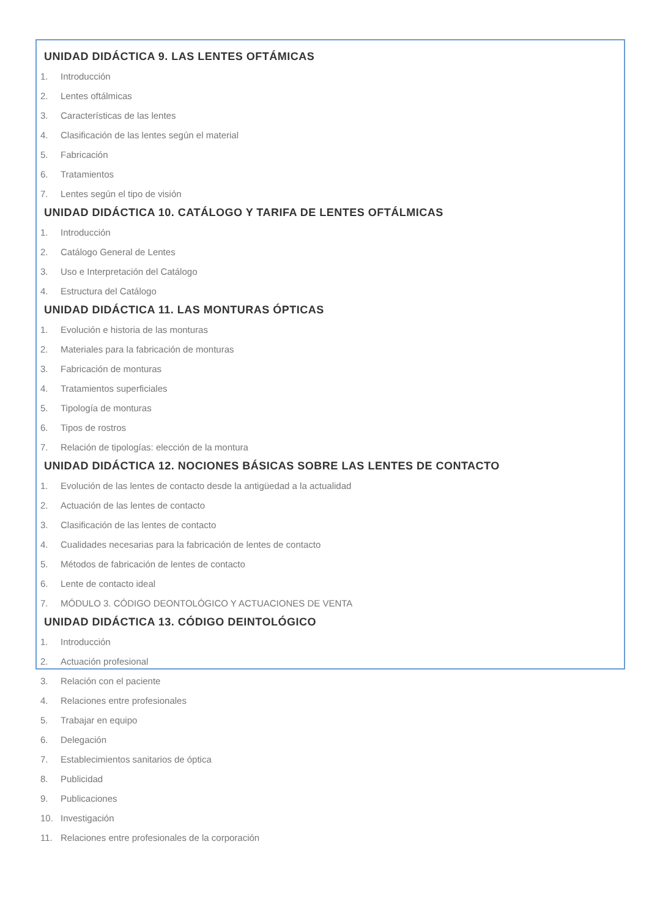UNIDAD DIDÁCTICA 9. LAS LENTES OFTÁMICAS
1. Introducción
2. Lentes oftálmicas
3. Características de las lentes
4. Clasificación de las lentes según el material
5. Fabricación
6. Tratamientos
7. Lentes según el tipo de visión
UNIDAD DIDÁCTICA 10. CATÁLOGO Y TARIFA DE LENTES OFTÁLMICAS
1. Introducción
2. Catálogo General de Lentes
3. Uso e Interpretación del Catálogo
4. Estructura del Catálogo
UNIDAD DIDÁCTICA 11. LAS MONTURAS ÓPTICAS
1. Evolución e historia de las monturas
2. Materiales para la fabricación de monturas
3. Fabricación de monturas
4. Tratamientos superficiales
5. Tipología de monturas
6. Tipos de rostros
7. Relación de tipologías: elección de la montura
UNIDAD DIDÁCTICA 12. NOCIONES BÁSICAS SOBRE LAS LENTES DE CONTACTO
1. Evolución de las lentes de contacto desde la antigüedad a la actualidad
2. Actuación de las lentes de contacto
3. Clasificación de las lentes de contacto
4. Cualidades necesarias para la fabricación de lentes de contacto
5. Métodos de fabricación de lentes de contacto
6. Lente de contacto ideal
7. MÓDULO 3. CÓDIGO DEONTOLÓGICO Y ACTUACIONES DE VENTA
UNIDAD DIDÁCTICA 13. CÓDIGO DEINTOLÓGICO
1. Introducción
2. Actuación profesional
3. Relación con el paciente
4. Relaciones entre profesionales
5. Trabajar en equipo
6. Delegación
7. Establecimientos sanitarios de óptica
8. Publicidad
9. Publicaciones
10. Investigación
11. Relaciones entre profesionales de la corporación